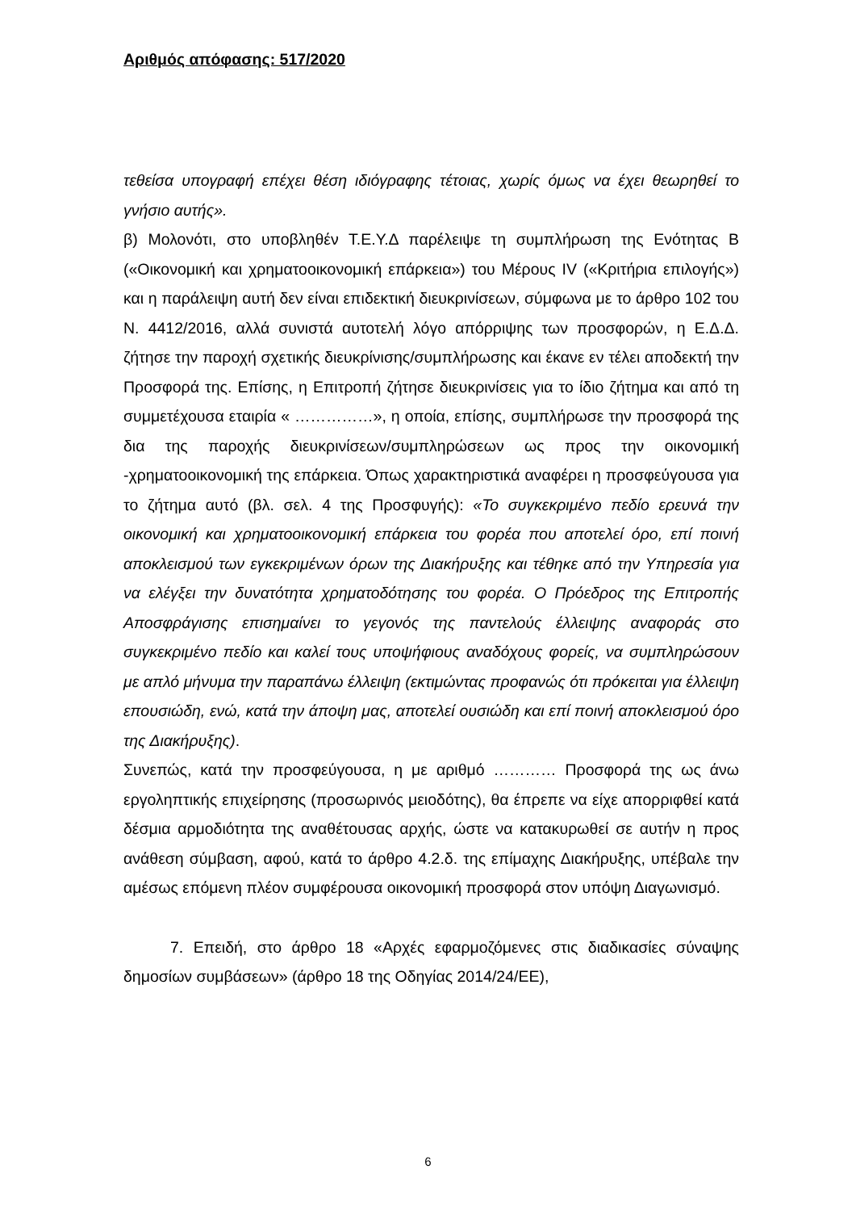Αριθμός απόφασης: 517/2020
τεθείσα υπογραφή επέχει θέση ιδιόγραφης τέτοιας, χωρίς όμως να έχει θεωρηθεί το γνήσιο αυτής».
β) Μολονότι, στο υποβληθέν Τ.Ε.Υ.Δ παρέλειψε τη συμπλήρωση της Ενότητας Β («Οικονομική και χρηματοοικονομική επάρκεια») του Μέρους IV («Κριτήρια επιλογής») και η παράλειψη αυτή δεν είναι επιδεκτική διευκρινίσεων, σύμφωνα με το άρθρο 102 του Ν. 4412/2016, αλλά συνιστά αυτοτελή λόγο απόρριψης των προσφορών, η Ε.Δ.Δ. ζήτησε την παροχή σχετικής διευκρίνισης/συμπλήρωσης και έκανε εν τέλει αποδεκτή την Προσφορά της. Επίσης, η Επιτροπή ζήτησε διευκρινίσεις για το ίδιο ζήτημα και από τη συμμετέχουσα εταιρία « ……………», η οποία, επίσης, συμπλήρωσε την προσφορά της δια της παροχής διευκρινίσεων/συμπληρώσεων ως προς την οικονομική -χρηματοοικονομική της επάρκεια. Όπως χαρακτηριστικά αναφέρει η προσφεύγουσα για το ζήτημα αυτό (βλ. σελ. 4 της Προσφυγής): «Το συγκεκριμένο πεδίο ερευνά την οικονομική και χρηματοοικονομική επάρκεια του φορέα που αποτελεί όρο, επί ποινή αποκλεισμού των εγκεκριμένων όρων της Διακήρυξης και τέθηκε από την Υπηρεσία για να ελέγξει την δυνατότητα χρηματοδότησης του φορέα. Ο Πρόεδρος της Επιτροπής Αποσφράγισης επισημαίνει το γεγονός της παντελούς έλλειψης αναφοράς στο συγκεκριμένο πεδίο και καλεί τους υποψήφιους αναδόχους φορείς, να συμπληρώσουν με απλό μήνυμα την παραπάνω έλλειψη (εκτιμώντας προφανώς ότι πρόκειται για έλλειψη επουσιώδη, ενώ, κατά την άποψη μας, αποτελεί ουσιώδη και επί ποινή αποκλεισμού όρο της Διακήρυξης).
Συνεπώς, κατά την προσφεύγουσα, η με αριθμό ………… Προσφορά της ως άνω εργοληπτικής επιχείρησης (προσωρινός μειοδότης), θα έπρεπε να είχε απορριφθεί κατά δέσμια αρμοδιότητα της αναθέτουσας αρχής, ώστε να κατακυρωθεί σε αυτήν η προς ανάθεση σύμβαση, αφού, κατά το άρθρο 4.2.δ. της επίμαχης Διακήρυξης, υπέβαλε την αμέσως επόμενη πλέον συμφέρουσα οικονομική προσφορά στον υπόψη Διαγωνισμό.
7. Επειδή, στο άρθρο 18 «Αρχές εφαρμοζόμενες στις διαδικασίες σύναψης δημοσίων συμβάσεων» (άρθρο 18 της Οδηγίας 2014/24/ΕΕ),
6